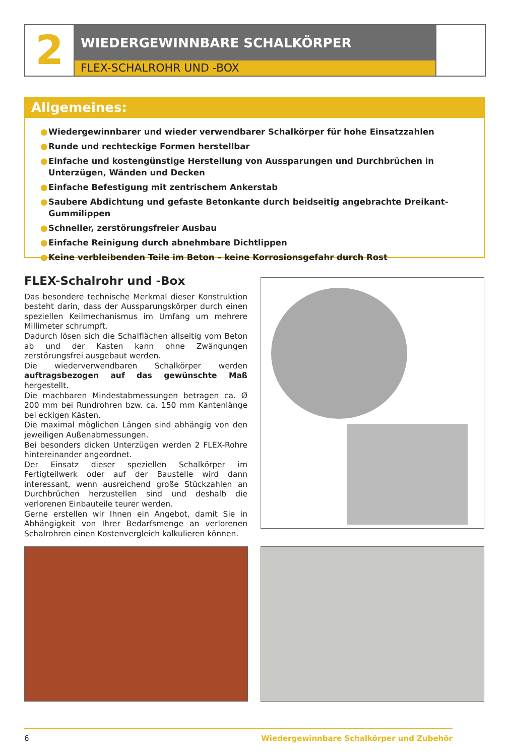2
WIEDERGEWINNBARE SCHALKÖRPER
FLEX-SCHALROHR UND -BOX
Allgemeines:
● Wiedergewinnbarer und wieder verwendbarer Schalkörper für hohe Einsatzzahlen
● Runde und rechteckige Formen herstellbar
● Einfache und kostengünstige Herstellung von Aussparungen und Durchbrüchen in Unterzügen, Wänden und Decken
● Einfache Befestigung mit zentrischem Ankerstab
● Saubere Abdichtung und gefaste Betonkante durch beidseitig angebrachte Dreikant-Gummilippen
● Schneller, zerstörungsfreier Ausbau
● Einfache Reinigung durch abnehmbare Dichtlippen
● Keine verbleibenden Teile im Beton – keine Korrosionsgefahr durch Rost
FLEX-Schalrohr und -Box
Das besondere technische Merkmal dieser Konstruktion besteht darin, dass der Aussparungskörper durch einen speziellen Keilmechanismus im Umfang um mehrere Millimeter schrumpft.
Dadurch lösen sich die Schalflächen allseitig vom Beton ab und der Kasten kann ohne Zwängungen zerstörungsfrei ausgebaut werden.
Die wiederverwendbaren Schalkörper werden auftragsbezogen auf das gewünschte Maß hergestellt.
Die machbaren Mindestabmessungen betragen ca. Ø 200 mm bei Rundrohren bzw. ca. 150 mm Kantenlänge bei eckigen Kästen.
Die maximal möglichen Längen sind abhängig von den jeweiligen Außenabmessungen.
Bei besonders dicken Unterzügen werden 2 FLEX-Rohre hintereinander angeordnet.
Der Einsatz dieser speziellen Schalkörper im Fertigteilwerk oder auf der Baustelle wird dann interessant, wenn ausreichend große Stückzahlen an Durchbrüchen herzustellen sind und deshalb die verlorenen Einbauteile teurer werden.
Gerne erstellen wir Ihnen ein Angebot, damit Sie in Abhängigkeit von Ihrer Bedarfsmenge an verlorenen Schalrohren einen Kostenvergleich kalkulieren können.
6 Wiedergewinnbare Schalkörper und Zubehör